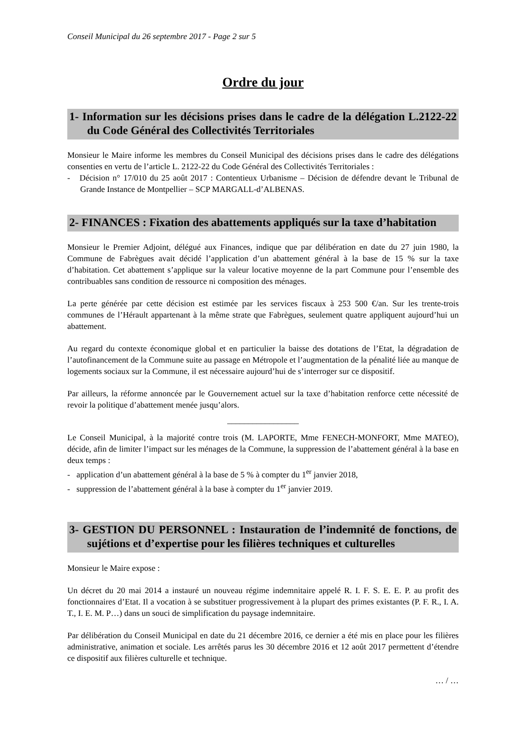Conseil Municipal du 26 septembre 2017 - Page 2 sur 5
Ordre du jour
1- Information sur les décisions prises dans le cadre de la délégation L.2122-22 du Code Général des Collectivités Territoriales
Monsieur le Maire informe les membres du Conseil Municipal des décisions prises dans le cadre des délégations consenties en vertu de l’article L. 2122-22 du Code Général des Collectivités Territoriales :
- Décision n° 17/010 du 25 août 2017 : Contentieux Urbanisme – Décision de défendre devant le Tribunal de Grande Instance de Montpellier – SCP MARGALL-d’ALBENAS.
2- FINANCES : Fixation des abattements appliqués sur la taxe d’habitation
Monsieur le Premier Adjoint, délégué aux Finances, indique que par délibération en date du 27 juin 1980, la Commune de Fabrègues avait décidé l’application d’un abattement général à la base de 15 % sur la taxe d’habitation. Cet abattement s’applique sur la valeur locative moyenne de la part Commune pour l’ensemble des contribuables sans condition de ressource ni composition des ménages.
La perte générée par cette décision est estimée par les services fiscaux à 253 500 €/an. Sur les trente-trois communes de l’Hérault appartenant à la même strate que Fabrègues, seulement quatre appliquent aujourd’hui un abattement.
Au regard du contexte économique global et en particulier la baisse des dotations de l’Etat, la dégradation de l’autofinancement de la Commune suite au passage en Métropole et l’augmentation de la pénalité liée au manque de logements sociaux sur la Commune, il est nécessaire aujourd’hui de s’interroger sur ce dispositif.
Par ailleurs, la réforme annoncée par le Gouvernement actuel sur la taxe d’habitation renforce cette nécessité de revoir la politique d’abattement menée jusqu’alors.
_________________
Le Conseil Municipal, à la majorité contre trois (M. LAPORTE, Mme FENECH-MONFORT, Mme MATEO), décide, afin de limiter l’impact sur les ménages de la Commune, la suppression de l’abattement général à la base en deux temps :
- application d’un abattement général à la base de 5 % à compter du 1<sup>er</sup> janvier 2018,
- suppression de l’abattement général à la base à compter du 1<sup>er</sup> janvier 2019.
3- GESTION DU PERSONNEL : Instauration de l’indemnité de fonctions, de sujétions et d’expertise pour les filières techniques et culturelles
Monsieur le Maire expose :
Un décret du 20 mai 2014 a instauré un nouveau régime indemnitaire appelé R. I. F. S. E. E. P. au profit des fonctionnaires d’Etat. Il a vocation à se substituer progressivement à la plupart des primes existantes (P. F. R., I. A. T., I. E. M. P…) dans un souci de simplification du paysage indemnitaire.
Par délibération du Conseil Municipal en date du 21 décembre 2016, ce dernier a été mis en place pour les filières administrative, animation et sociale. Les arrêtés parus les 30 décembre 2016 et 12 août 2017 permettent d’étendre ce dispositif aux filières culturelle et technique.
… / …